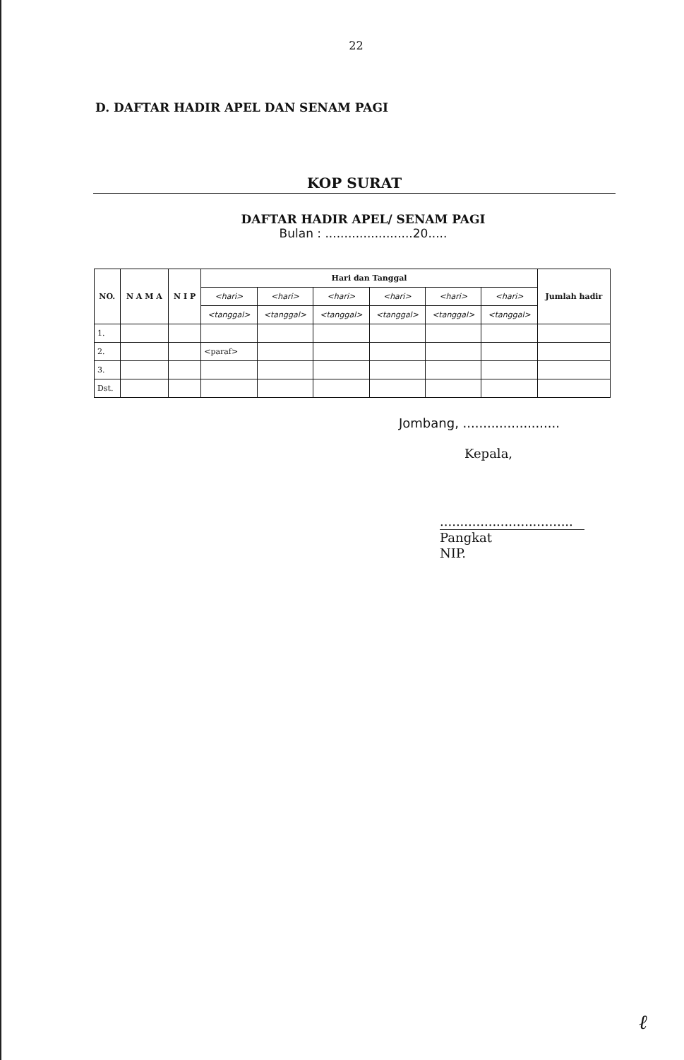22
D. DAFTAR HADIR APEL DAN SENAM PAGI
KOP SURAT
DAFTAR HADIR APEL/ SENAM PAGI
Bulan : .......................20.....
| NO. | N A M A | N I P | Hari dan Tanggal | | | | | | Jumlah hadir |
| --- | --- | --- | --- | --- | --- | --- | --- | --- | --- |
| | | | <hari> | <hari> | <hari> | <hari> | <hari> | <hari> | |
| | | | <tanggal> | <tanggal> | <tanggal> | <tanggal> | <tanggal> | <tanggal> | |
| 1. | | | | | | | | | |
| 2. | | | <paraf> | | | | | | |
| 3. | | | | | | | | | |
| Dst. | | | | | | | | | |
Jombang, ........................
Kepala,
.................................
Pangkat
NIP.
ℓ